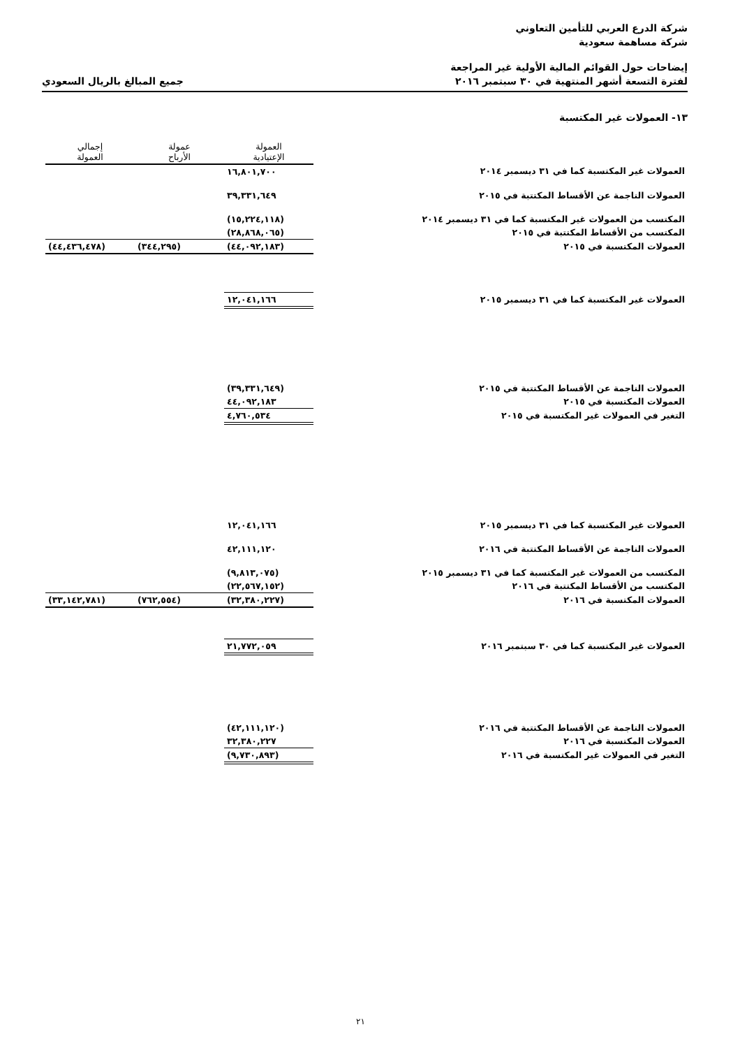شركة الدرع العربي للتأمين التعاوني
شركة مساهمة سعودية
إيضاحات حول القوائم المالية الأولية غير المراجعة
لفترة التسعة أشهر المنتهية في ٣٠ سبتمبر ٢٠١٦ جميع المبالغ بالريال السعودي
١٣- العمولات غير المكتسبة
| | | العمولة الإعتيادية | عمولة الأرباح | إجمالي العمولة |
| العمولات غير المكتسبة كما في ٣١ ديسمبر ٢٠١٤ | | ١٦,٨٠١,٧٠٠ | | |
| العمولات الناجمة عن الأقساط المكتتبة في ٢٠١٥ | | ٣٩,٣٣١,٦٤٩ | | |
| المكتسب من العمولات غير المكتسبة كما في ٣١ ديسمبر ٢٠١٤ | | (١٥,٢٢٤,١١٨) | | |
| المكتسب من الأقساط المكتتبة في ٢٠١٥ | | (٢٨,٨٦٨,٠٦٥) | | |
| العمولات المكتسبة في ٢٠١٥ | | (٤٤,٠٩٢,١٨٣) | (٣٤٤,٢٩٥) | (٤٤,٤٣٦,٤٧٨) |
| العمولات غير المكتسبة كما في ٣١ ديسمبر ٢٠١٥ | | ١٢,٠٤١,١٦٦ | | |
| العمولات الناجمة عن الأقساط المكتتبة في ٢٠١٥ | | (٣٩,٣٣١,٦٤٩) | | |
| العمولات المكتسبة في ٢٠١٥ | | ٤٤,٠٩٢,١٨٣ | | |
| التغير في العمولات غير المكتسبة في ٢٠١٥ | | ٤,٧٦٠,٥٣٤ | | |
| العمولات غير المكتسبة كما في ٣١ ديسمبر ٢٠١٥ | | ١٢,٠٤١,١٦٦ | | |
| العمولات الناجمة عن الأقساط المكتتبة في ٢٠١٦ | | ٤٢,١١١,١٢٠ | | |
| المكتسب من العمولات غير المكتسبة كما في ٣١ ديسمبر ٢٠١٥ | | (٩,٨١٣,٠٧٥) | | |
| المكتسب من الأقساط المكتتبة في ٢٠١٦ | | (٢٢,٥٦٧,١٥٢) | | |
| العمولات المكتسبة في ٢٠١٦ | | (٣٢,٣٨٠,٢٢٧) | (٧٦٢,٥٥٤) | (٣٣,١٤٢,٧٨١) |
| العمولات غير المكتسبة كما في ٣٠ سبتمبر ٢٠١٦ | | ٢١,٧٧٢,٠٥٩ | | |
| العمولات الناجمة عن الأقساط المكتتبة في ٢٠١٦ | | (٤٢,١١١,١٢٠) | | |
| العمولات المكتسبة في ٢٠١٦ | | ٣٢,٣٨٠,٢٢٧ | | |
| التغير في العمولات غير المكتسبة في ٢٠١٦ | | (٩,٧٣٠,٨٩٣) | | |
٢١